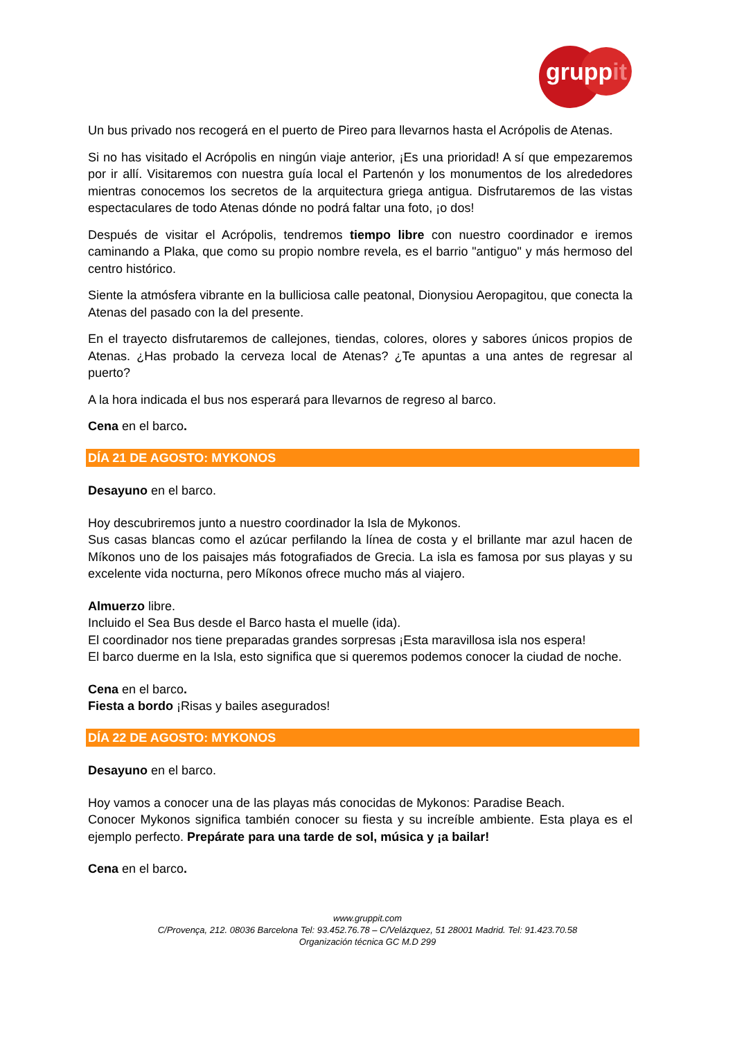gruppit
Un bus privado nos recogerá en el puerto de Pireo para llevarnos hasta el Acrópolis de Atenas.
Si no has visitado el Acrópolis en ningún viaje anterior, ¡Es una prioridad! A sí que empezaremos por ir allí. Visitaremos con nuestra guía local el Partenón y los monumentos de los alrededores mientras conocemos los secretos de la arquitectura griega antigua. Disfrutaremos de las vistas espectaculares de todo Atenas dónde no podrá faltar una foto, ¡o dos!
Después de visitar el Acrópolis, tendremos tiempo libre con nuestro coordinador e iremos caminando a Plaka, que como su propio nombre revela, es el barrio "antiguo" y más hermoso del centro histórico.
Siente la atmósfera vibrante en la bulliciosa calle peatonal, Dionysiou Aeropagitou, que conecta la Atenas del pasado con la del presente.
En el trayecto disfrutaremos de callejones, tiendas, colores, olores y sabores únicos propios de Atenas. ¿Has probado la cerveza local de Atenas? ¿Te apuntas a una antes de regresar al puerto?
A la hora indicada el bus nos esperará para llevarnos de regreso al barco.
Cena en el barco.
DÍA 21 DE AGOSTO: MYKONOS
Desayuno en el barco.
Hoy descubriremos junto a nuestro coordinador la Isla de Mykonos.
Sus casas blancas como el azúcar perfilando la línea de costa y el brillante mar azul hacen de Míkonos uno de los paisajes más fotografiados de Grecia. La isla es famosa por sus playas y su excelente vida nocturna, pero Míkonos ofrece mucho más al viajero.
Almuerzo libre.
Incluido el Sea Bus desde el Barco hasta el muelle (ida).
El coordinador nos tiene preparadas grandes sorpresas ¡Esta maravillosa isla nos espera!
El barco duerme en la Isla, esto significa que si queremos podemos conocer la ciudad de noche.
Cena en el barco.
Fiesta a bordo ¡Risas y bailes asegurados!
DÍA 22 DE AGOSTO: MYKONOS
Desayuno en el barco.
Hoy vamos a conocer una de las playas más conocidas de Mykonos: Paradise Beach.
Conocer Mykonos significa también conocer su fiesta y su increíble ambiente. Esta playa es el ejemplo perfecto. Prepárate para una tarde de sol, música y ¡a bailar!
Cena en el barco.
www.gruppit.com
C/Provença, 212. 08036 Barcelona Tel: 93.452.76.78 – C/Velázquez, 51 28001 Madrid. Tel: 91.423.70.58
Organización técnica GC M.D 299